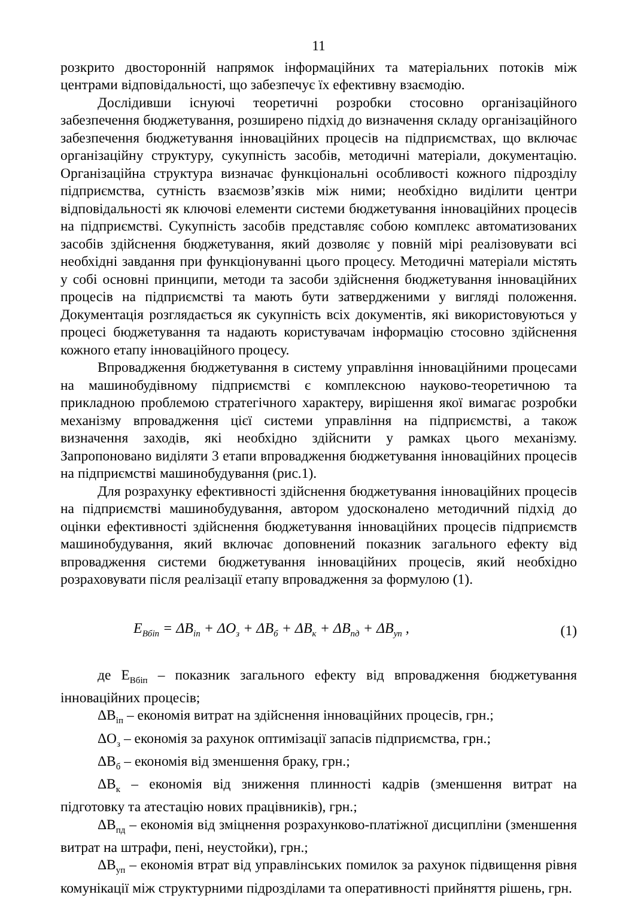11
розкрито двосторонній напрямок інформаційних та матеріальних потоків між центрами відповідальності, що забезпечує їх ефективну взаємодію.
Дослідивши існуючі теоретичні розробки стосовно організаційного забезпечення бюджетування, розширено підхід до визначення складу організаційного забезпечення бюджетування інноваційних процесів на підприємствах, що включає організаційну структуру, сукупність засобів, методичні матеріали, документацію. Організаційна структура визначає функціональні особливості кожного підрозділу підприємства, сутність взаємозв’язків між ними; необхідно виділити центри відповідальності як ключові елементи системи бюджетування інноваційних процесів на підприємстві. Сукупність засобів представляє собою комплекс автоматизованих засобів здійснення бюджетування, який дозволяє у повній мірі реалізовувати всі необхідні завдання при функціонуванні цього процесу. Методичні матеріали містять у собі основні принципи, методи та засоби здійснення бюджетування інноваційних процесів на підприємстві та мають бути затвердженими у вигляді положення. Документація розглядається як сукупність всіх документів, які використовуються у процесі бюджетування та надають користувачам інформацію стосовно здійснення кожного етапу інноваційного процесу.
Впровадження бюджетування в систему управління інноваційними процесами на машинобудівному підприємстві є комплексною науково-теоретичною та прикладною проблемою стратегічного характеру, вирішення якої вимагає розробки механізму впровадження цієї системи управління на підприємстві, а також визначення заходів, які необхідно здійснити у рамках цього механізму. Запропоновано виділяти 3 етапи впровадження бюджетування інноваційних процесів на підприємстві машинобудування (рис.1).
Для розрахунку ефективності здійснення бюджетування інноваційних процесів на підприємстві машинобудування, автором удосконалено методичний підхід до оцінки ефективності здійснення бюджетування інноваційних процесів підприємств машинобудування, який включає доповнений показник загального ефекту від впровадження системи бюджетування інноваційних процесів, який необхідно розраховувати після реалізації етапу впровадження за формулою (1).
E<sub>Вбіп</sub> = ΔB<sub>іп</sub> + ΔO<sub>з</sub> + ΔB<sub>б</sub> + ΔB<sub>к</sub> + ΔB<sub>пд</sub> + ΔB<sub>уп</sub> , (1)
де Е<sub>Вбіп</sub> – показник загального ефекту від впровадження бюджетування інноваційних процесів;
ΔВ<sub>іп</sub> – економія витрат на здійснення інноваційних процесів, грн.;
ΔО<sub>з</sub> – економія за рахунок оптимізації запасів підприємства, грн.;
ΔВ<sub>б</sub> – економія від зменшення браку, грн.;
ΔВ<sub>к</sub> – економія від зниження плинності кадрів (зменшення витрат на підготовку та атестацію нових працівників), грн.;
ΔВ<sub>пд</sub> – економія від зміцнення розрахунково-платіжної дисципліни (зменшення витрат на штрафи, пені, неустойки), грн.;
ΔВ<sub>уп</sub> – економія втрат від управлінських помилок за рахунок підвищення рівня комунікації між структурними підрозділами та оперативності прийняття рішень, грн.